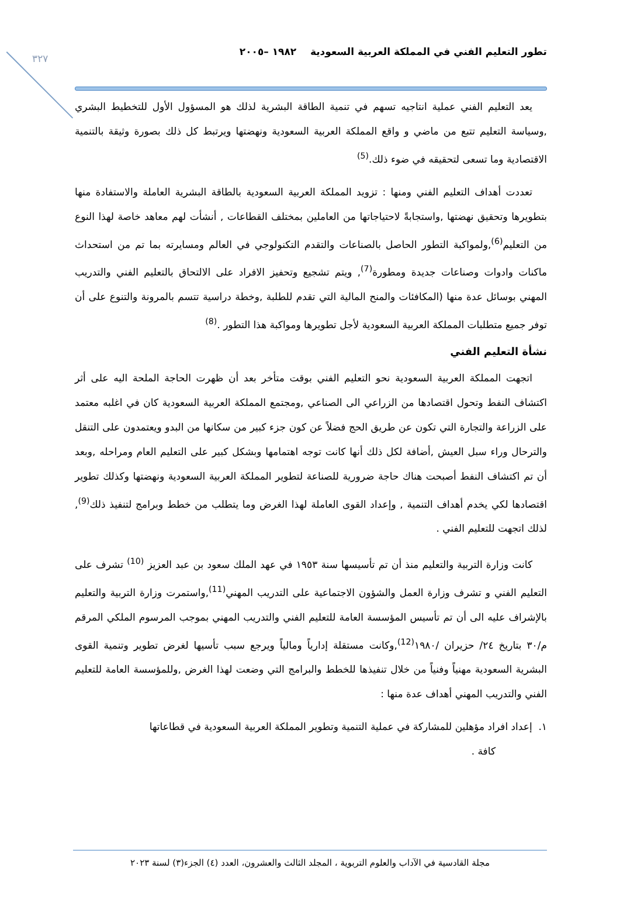٣٢٧
تطور التعليم الفني في المملكة العربية السعودية ١٩٨٢ –٢٠٠٥
يعد التعليم الفني عملية انتاجيه تسهم في تنمية الطاقة البشرية لذلك هو المسؤول الأول للتخطيط البشري ,وسياسة التعليم تتبع من ماضي و واقع المملكة العربية السعودية ونهضتها ويرتبط كل ذلك بصورة وثيقة بالتنمية الاقتصادية وما تسعى لتحقيقه في ضوء ذلك.<sup>(5)</sup>
تعددت أهداف التعليم الفني ومنها : تزويد المملكة العربية السعودية بالطاقة البشرية العاملة والاستفادة منها بتطويرها وتحقيق نهضتها ,واستجابةً لاحتياجاتها من العاملين بمختلف القطاعات , أنشأت لهم معاهد خاصة لهذا النوع من التعليم<sup>(6)</sup>,ولمواكبة التطور الحاصل بالصناعات والتقدم التكنولوجي في العالم ومسايرته بما تم من استحداث ماكنات وادوات وصناعات جديدة ومطورة<sup>(7)</sup>, ويتم تشجيع وتحفيز الافراد على الالتحاق بالتعليم الفني والتدريب المهني بوسائل عدة منها (المكافئات والمنح المالية التي تقدم للطلبة ,وخطة دراسية تتسم بالمرونة والتنوع على أن توفر جميع متطلبات المملكة العربية السعودية لأجل تطويرها ومواكبة هذا التطور .<sup>(8)</sup>
نشأة التعليم الفني
اتجهت المملكة العربية السعودية نحو التعليم الفني بوقت متأخر بعد أن ظهرت الحاجة الملحة اليه على أثر اكتشاف النفط وتحول اقتصادها من الزراعي الى الصناعي ,ومجتمع المملكة العربية السعودية كان في اغلبه معتمد على الزراعة والتجارة التي تكون عن طريق الحج فضلاً عن كون جزء كبير من سكانها من البدو ويعتمدون على التنقل والترحال وراء سبل العيش ,أضافة لكل ذلك أنها كانت توجه اهتمامها وبشكل كبير على التعليم العام ومراحله ,وبعد أن تم اكتشاف النفط أصبحت هناك حاجة ضرورية للصناعة لتطوير المملكة العربية السعودية ونهضتها وكذلك تطوير اقتصادها لكي يخدم أهداف التنمية , وإعداد القوى العاملة لهذا الغرض وما يتطلب من خطط وبرامج لتنفيذ ذلك<sup>(9)</sup>, لذلك اتجهت للتعليم الفني .
كانت وزارة التربية والتعليم منذ أن تم تأسيسها سنة ١٩٥٣ في عهد الملك سعود بن عبد العزيز <sup>(10)</sup> تشرف على التعليم الفني و تشرف وزارة العمل والشؤون الاجتماعية على التدريب المهني<sup>(11)</sup>,واستمرت وزارة التربية والتعليم بالإشراف عليه الى أن تم تأسيس المؤسسة العامة للتعليم الفني والتدريب المهني بموجب المرسوم الملكي المرقم م/٣٠ بتاريخ ٢٤/ حزيران /١٩٨٠<sup>(12)</sup>,وكانت مستقلة إدارياً ومالياً ويرجع سبب تأسيها لغرض تطوير وتنمية القوى البشرية السعودية مهنياً وفنياً من خلال تنفيذها للخطط والبرامج التي وضعت لهذا الغرض ,وللمؤسسة العامة للتعليم الفني والتدريب المهني أهداف عدة منها :
١. إعداد افراد مؤهلين للمشاركة في عملية التنمية وتطوير المملكة العربية السعودية في قطاعاتها
كافة .
مجلة القادسية في الآداب والعلوم التربوية ، المجلد الثالث والعشرون، العدد (٤) الجزء(٣) لسنة ٢٠٢٣